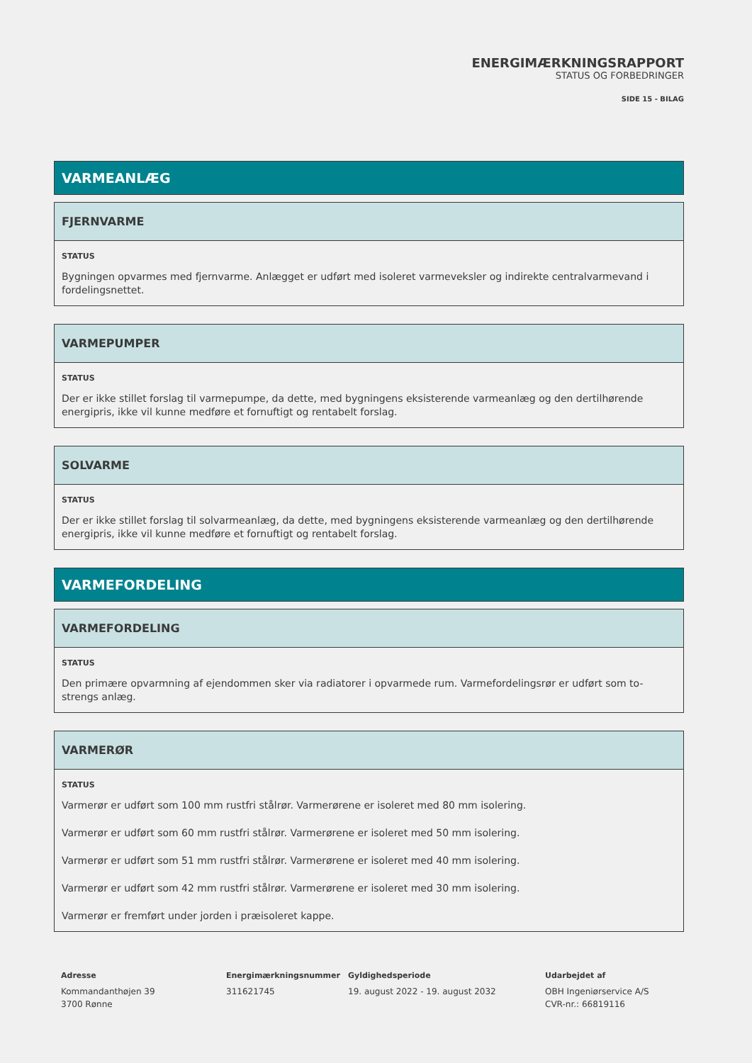ENERGIMÆRKNINGSRAPPORT
STATUS OG FORBEDRINGER
SIDE 15 - BILAG
VARMEANLÆG
FJERNVARME
STATUS
Bygningen opvarmes med fjernvarme. Anlægget er udført med isoleret varmeveksler og indirekte centralvarmevand i fordelingsnettet.
VARMEPUMPER
STATUS
Der er ikke stillet forslag til varmepumpe, da dette, med bygningens eksisterende varmeanlæg og den dertilhørende energipris, ikke vil kunne medføre et fornuftigt og rentabelt forslag.
SOLVARME
STATUS
Der er ikke stillet forslag til solvarmeanlæg, da dette, med bygningens eksisterende varmeanlæg og den dertilhørende energipris, ikke vil kunne medføre et fornuftigt og rentabelt forslag.
VARMEFORDELING
VARMEFORDELING
STATUS
Den primære opvarmning af ejendommen sker via radiatorer i opvarmede rum. Varmefordelingsrør er udført som to-strengs anlæg.
VARMERØR
STATUS
Varmerør er udført som 100 mm rustfri stålrør. Varmerørene er isoleret med 80 mm isolering.
Varmerør er udført som 60 mm rustfri stålrør. Varmerørene er isoleret med 50 mm isolering.
Varmerør er udført som 51 mm rustfri stålrør. Varmerørene er isoleret med 40 mm isolering.
Varmerør er udført som 42 mm rustfri stålrør. Varmerørene er isoleret med 30 mm isolering.
Varmerør er fremført under jorden i præisoleret kappe.
Adresse
Kommandanthøjen 39
3700 Rønne
Energimærkningsnummer
311621745
Gyldighedsperiode
19. august 2022 - 19. august 2032
Udarbejdet af
OBH Ingeniørservice A/S
CVR-nr.: 66819116